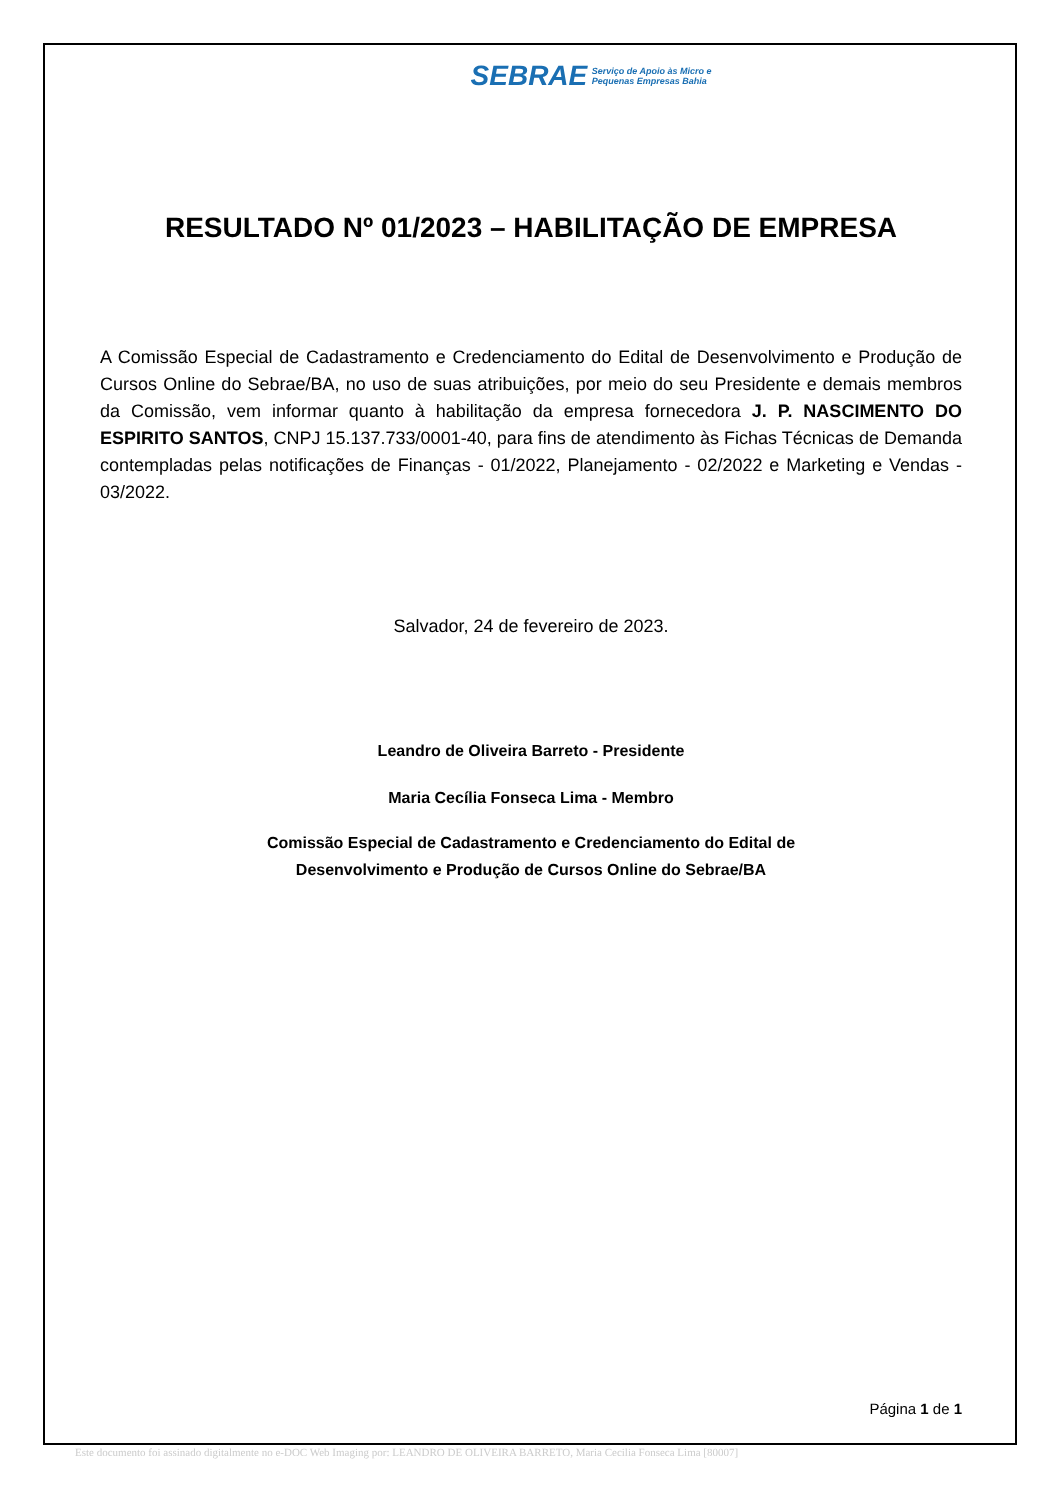SEBRAE Serviço de Apoio às Micro e
Pequenas Empresas Bahia
RESULTADO Nº 01/2023 – HABILITAÇÃO DE EMPRESA
A Comissão Especial de Cadastramento e Credenciamento do Edital de Desenvolvimento e Produção de Cursos Online do Sebrae/BA, no uso de suas atribuições, por meio do seu Presidente e demais membros da Comissão, vem informar quanto à habilitação da empresa fornecedora J. P. NASCIMENTO DO ESPIRITO SANTOS, CNPJ 15.137.733/0001-40, para fins de atendimento às Fichas Técnicas de Demanda contempladas pelas notificações de Finanças - 01/2022, Planejamento - 02/2022 e Marketing e Vendas - 03/2022.
Salvador, 24 de fevereiro de 2023.
Leandro de Oliveira Barreto - Presidente
Maria Cecília Fonseca Lima - Membro
Comissão Especial de Cadastramento e Credenciamento do Edital de
Desenvolvimento e Produção de Cursos Online do Sebrae/BA
Página 1 de 1
Este documento foi assinado digitalmente no e-DOC Web Imaging por: LEANDRO DE OLIVEIRA BARRETO, Maria Cecilia Fonseca Lima [80007]